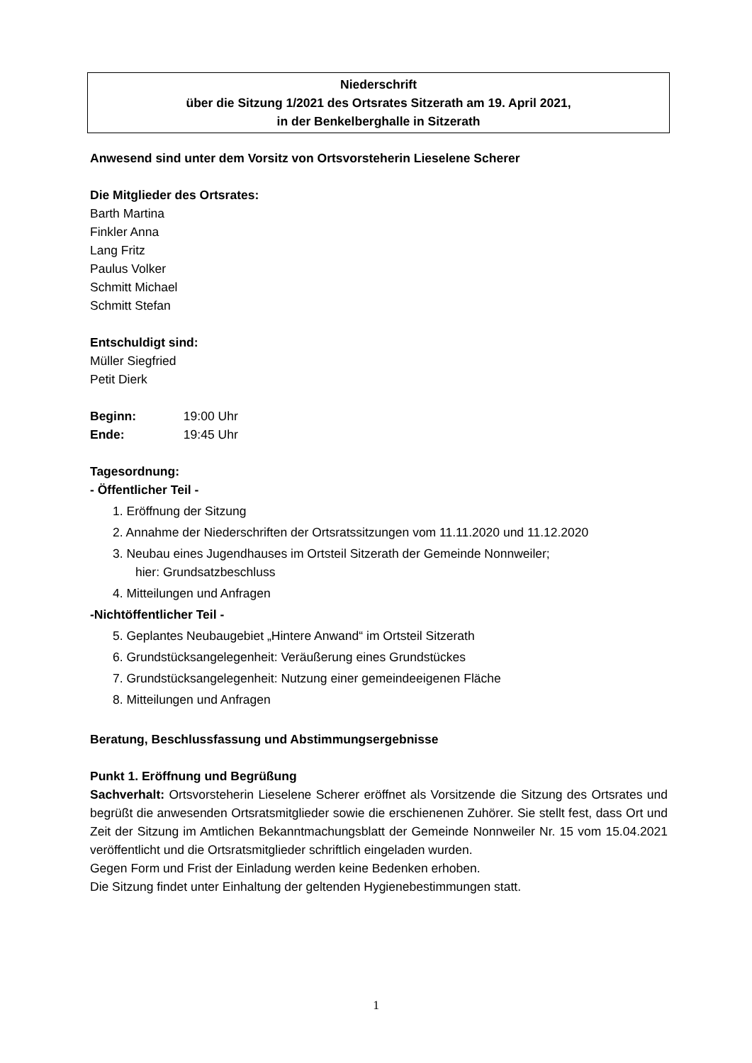Niederschrift
über die Sitzung 1/2021 des Ortsrates Sitzerath am 19. April 2021,
in der Benkelberghalle in Sitzerath
Anwesend sind unter dem Vorsitz von Ortsvorsteherin Lieselene Scherer
Die Mitglieder des Ortsrates:
Barth Martina
Finkler Anna
Lang Fritz
Paulus Volker
Schmitt Michael
Schmitt Stefan
Entschuldigt sind:
Müller Siegfried
Petit Dierk
Beginn: 19:00 Uhr
Ende: 19:45 Uhr
Tagesordnung:
- Öffentlicher Teil -
1. Eröffnung der Sitzung
2. Annahme der Niederschriften der Ortsratssitzungen vom 11.11.2020 und 11.12.2020
3. Neubau eines Jugendhauses im Ortsteil Sitzerath der Gemeinde Nonnweiler;
hier: Grundsatzbeschluss
4. Mitteilungen und Anfragen
-Nichtöffentlicher Teil -
5. Geplantes Neubaugebiet „Hintere Anwand“ im Ortsteil Sitzerath
6. Grundstücksangelegenheit: Veräußerung eines Grundstückes
7. Grundstücksangelegenheit: Nutzung einer gemeindeeigenen Fläche
8. Mitteilungen und Anfragen
Beratung, Beschlussfassung und Abstimmungsergebnisse
Punkt 1. Eröffnung und Begrüßung
Sachverhalt: Ortsvorsteherin Lieselene Scherer eröffnet als Vorsitzende die Sitzung des Ortsrates und begrüßt die anwesenden Ortsratsmitglieder sowie die erschienenen Zuhörer. Sie stellt fest, dass Ort und Zeit der Sitzung im Amtlichen Bekanntmachungsblatt der Gemeinde Nonnweiler Nr. 15 vom 15.04.2021 veröffentlicht und die Ortsratsmitglieder schriftlich eingeladen wurden.
Gegen Form und Frist der Einladung werden keine Bedenken erhoben.
Die Sitzung findet unter Einhaltung der geltenden Hygienebestimmungen statt.
1